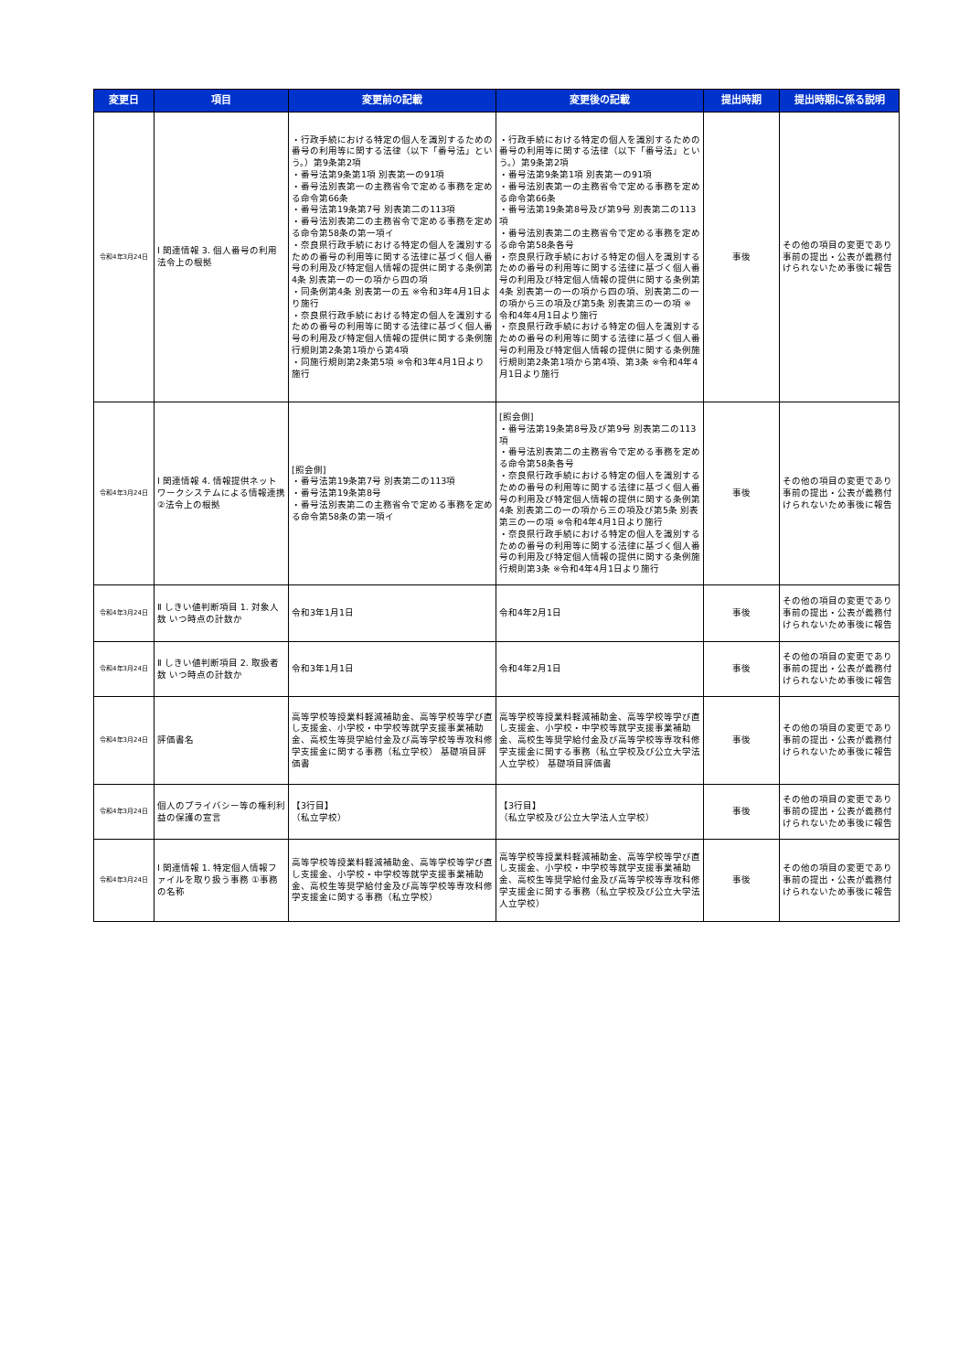| 変更日 | 項目 | 変更前の記載 | 変更後の記載 | 提出時期 | 提出時期に係る説明 |
| --- | --- | --- | --- | --- | --- |
| 令和4年3月24日 | Ⅰ 関連情報 3. 個人番号の利用 法令上の根拠 | ・行政手続における特定の個人を識別するための番号の利用等に関する法律（以下「番号法」という。）第9条第2項 ・番号法第9条第1項 別表第一の91項 ・番号法別表第一の主務省令で定める事務を定める命令第66条 ・番号法第19条第7号 別表第二の113項 ・番号法別表第二の主務省令で定める事務を定める命令第58条の第一項イ ・奈良県行政手続における特定の個人を識別するための番号の利用等に関する法律に基づく個人番号の利用及び特定個人情報の提供に関する条例第4条 別表第一の一の項から四の項 ・同条例第4条 別表第一の五 ※令和3年4月1日より施行 ・奈良県行政手続における特定の個人を識別するための番号の利用等に関する法律に基づく個人番号の利用及び特定個人情報の提供に関する条例施行規則第2条第1項から第4項 ・同施行規則第2条第5項 ※令和3年4月1日より施行 | ・行政手続における特定の個人を識別するための番号の利用等に関する法律（以下「番号法」という。）第9条第2項 ・番号法第9条第1項 別表第一の91項 ・番号法別表第一の主務省令で定める事務を定める命令第66条 ・番号法第19条第8号及び第9号 別表第二の113項 ・番号法別表第二の主務省令で定める事務を定める命令第58条各号 ・奈良県行政手続における特定の個人を識別するための番号の利用等に関する法律に基づく個人番号の利用及び特定個人情報の提供に関する条例第4条 別表第一の一の項から四の項、別表第二の一の項から三の項及び第5条 別表第三の一の項 ※令和4年4月1日より施行 ・奈良県行政手続における特定の個人を識別するための番号の利用等に関する法律に基づく個人番号の利用及び特定個人情報の提供に関する条例施行規則第2条第1項から第4項、第3条 ※令和4年4月1日より施行 | 事後 | その他の項目の変更であり事前の提出・公表が義務付けられないため事後に報告 |
| 令和4年3月24日 | Ⅰ 関連情報 4. 情報提供ネットワークシステムによる情報連携 ②法令上の根拠 | [照会側] ・番号法第19条第7号 別表第二の113項 ・番号法第19条第8号 ・番号法別表第二の主務省令で定める事務を定める命令第58条の第一項イ | [照会側] ・番号法第19条第8号及び第9号 別表第二の113項 ・番号法別表第二の主務省令で定める事務を定める命令第58条各号 ・奈良県行政手続における特定の個人を識別するための番号の利用等に関する法律に基づく個人番号の利用及び特定個人情報の提供に関する条例第4条 別表第二の一の項から三の項及び第5条 別表第三の一の項 ※令和4年4月1日より施行 ・奈良県行政手続における特定の個人を識別するための番号の利用等に関する法律に基づく個人番号の利用及び特定個人情報の提供に関する条例施行規則第3条 ※令和4年4月1日より施行 | 事後 | その他の項目の変更であり事前の提出・公表が義務付けられないため事後に報告 |
| 令和4年3月24日 | Ⅱ しきい値判断項目 1. 対象人数 いつ時点の計数か | 令和3年1月1日 | 令和4年2月1日 | 事後 | その他の項目の変更であり事前の提出・公表が義務付けられないため事後に報告 |
| 令和4年3月24日 | Ⅱ しきい値判断項目 2. 取扱者数 いつ時点の計数か | 令和3年1月1日 | 令和4年2月1日 | 事後 | その他の項目の変更であり事前の提出・公表が義務付けられないため事後に報告 |
| 令和4年3月24日 | 評価書名 | 高等学校等授業料軽減補助金、高等学校等学び直し支援金、小学校・中学校等就学支援事業補助金、高校生等奨学給付金及び高等学校等専攻科修学支援金に関する事務（私立学校） 基礎項目評価書 | 高等学校等授業料軽減補助金、高等学校等学び直し支援金、小学校・中学校等就学支援事業補助金、高校生等奨学給付金及び高等学校等専攻科修学支援金に関する事務（私立学校及び公立大学法人立学校） 基礎項目評価書 | 事後 | その他の項目の変更であり事前の提出・公表が義務付けられないため事後に報告 |
| 令和4年3月24日 | 個人のプライバシー等の権利利益の保護の宣言 | 【3行目】 （私立学校） | 【3行目】 （私立学校及び公立大学法人立学校） | 事後 | その他の項目の変更であり事前の提出・公表が義務付けられないため事後に報告 |
| 令和4年3月24日 | Ⅰ 関連情報 1. 特定個人情報ファイルを取り扱う事務 ①事務の名称 | 高等学校等授業料軽減補助金、高等学校等学び直し支援金、小学校・中学校等就学支援事業補助金、高校生等奨学給付金及び高等学校等専攻科修学支援金に関する事務（私立学校） | 高等学校等授業料軽減補助金、高等学校等学び直し支援金、小学校・中学校等就学支援事業補助金、高校生等奨学給付金及び高等学校等専攻科修学支援金に関する事務（私立学校及び公立大学法人立学校） | 事後 | その他の項目の変更であり事前の提出・公表が義務付けられないため事後に報告 |